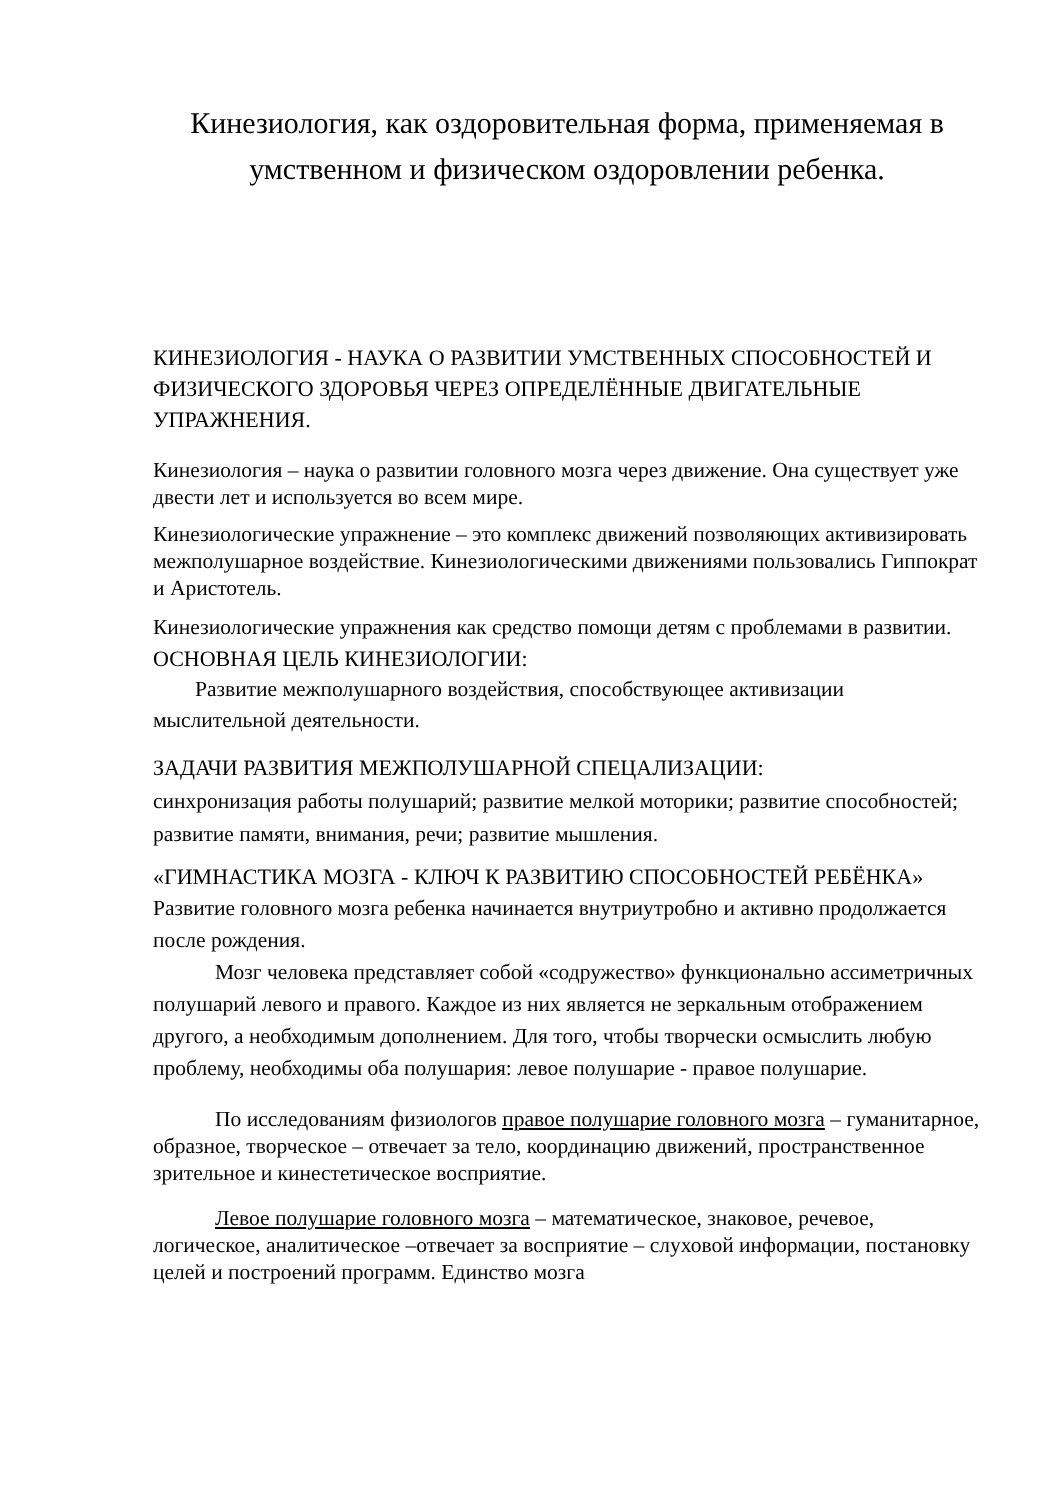Кинезиология, как оздоровительная форма, применяемая в умственном и физическом оздоровлении ребенка.
КИНЕЗИОЛОГИЯ - НАУКА О РАЗВИТИИ УМСТВЕННЫХ СПОСОБНОСТЕЙ И ФИЗИЧЕСКОГО ЗДОРОВЬЯ ЧЕРЕЗ ОПРЕДЕЛЁННЫЕ ДВИГАТЕЛЬНЫЕ УПРАЖНЕНИЯ.
Кинезиология – наука о развитии головного мозга через движение. Она существует уже двести лет и используется во всем мире.
Кинезиологические упражнение – это комплекс движений позволяющих активизировать межполушарное воздействие. Кинезиологическими движениями пользовались Гиппократ и Аристотель.
Кинезиологические упражнения как средство помощи детям с проблемами в развитии.
ОСНОВНАЯ ЦЕЛЬ КИНЕЗИОЛОГИИ:
Развитие межполушарного воздействия, способствующее активизации мыслительной деятельности.
ЗАДАЧИ РАЗВИТИЯ МЕЖПОЛУШАРНОЙ СПЕЦАЛИЗАЦИИ:
синхронизация работы полушарий; развитие мелкой моторики; развитие способностей; развитие памяти, внимания, речи; развитие мышления.
«ГИМНАСТИКА МОЗГА - КЛЮЧ К РАЗВИТИЮ СПОСОБНОСТЕЙ РЕБЁНКА»
Развитие головного мозга ребенка начинается внутриутробно и активно продолжается после рождения.
Мозг человека представляет собой «содружество» функционально ассиметричных полушарий левого и правого. Каждое из них является не зеркальным отображением другого, а необходимым дополнением. Для того, чтобы творчески осмыслить любую проблему, необходимы оба полушария: левое полушарие - правое полушарие.
По исследованиям физиологов правое полушарие головного мозга – гуманитарное, образное, творческое – отвечает за тело, координацию движений, пространственное зрительное и кинестетическое восприятие.
Левое полушарие головного мозга – математическое, знаковое, речевое, логическое, аналитическое –отвечает за восприятие – слуховой информации, постановку целей и построений программ. Единство мозга